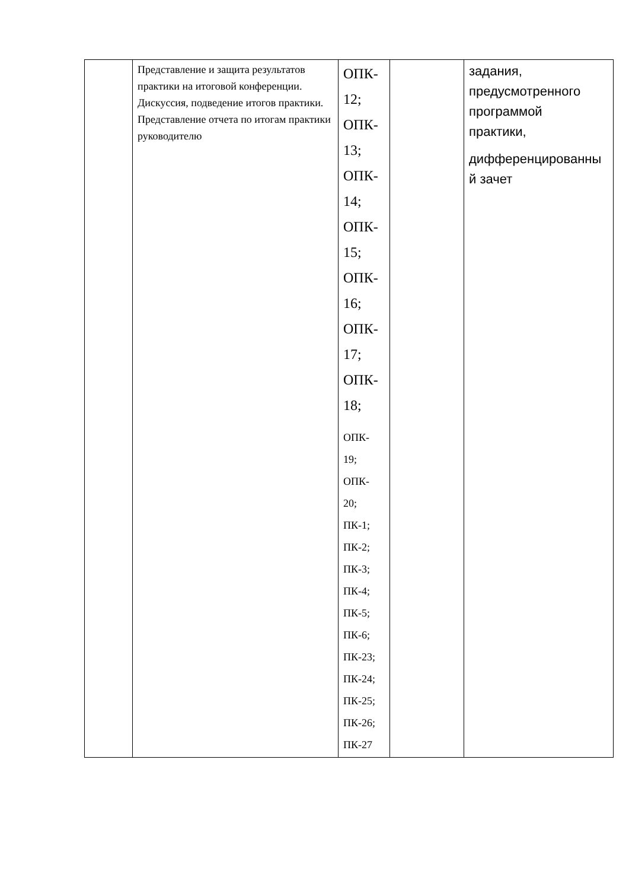| | Представление и защита результатов практики на итоговой конференции. Дискуссия, подведение итогов практики. Представление отчета по итогам практики руководителю | ОПК- 12; ОПК- 13; ОПК- 14; ОПК- 15; ОПК- 16; ОПК- 17; ОПК- 18; ОПК- 19; ОПК- 20; ПК-1; ПК-2; ПК-3; ПК-4; ПК-5; ПК-6; ПК-23; ПК-24; ПК-25; ПК-26; ПК-27 | | задания, предусмотренного программой практики, дифференцированны й зачет |